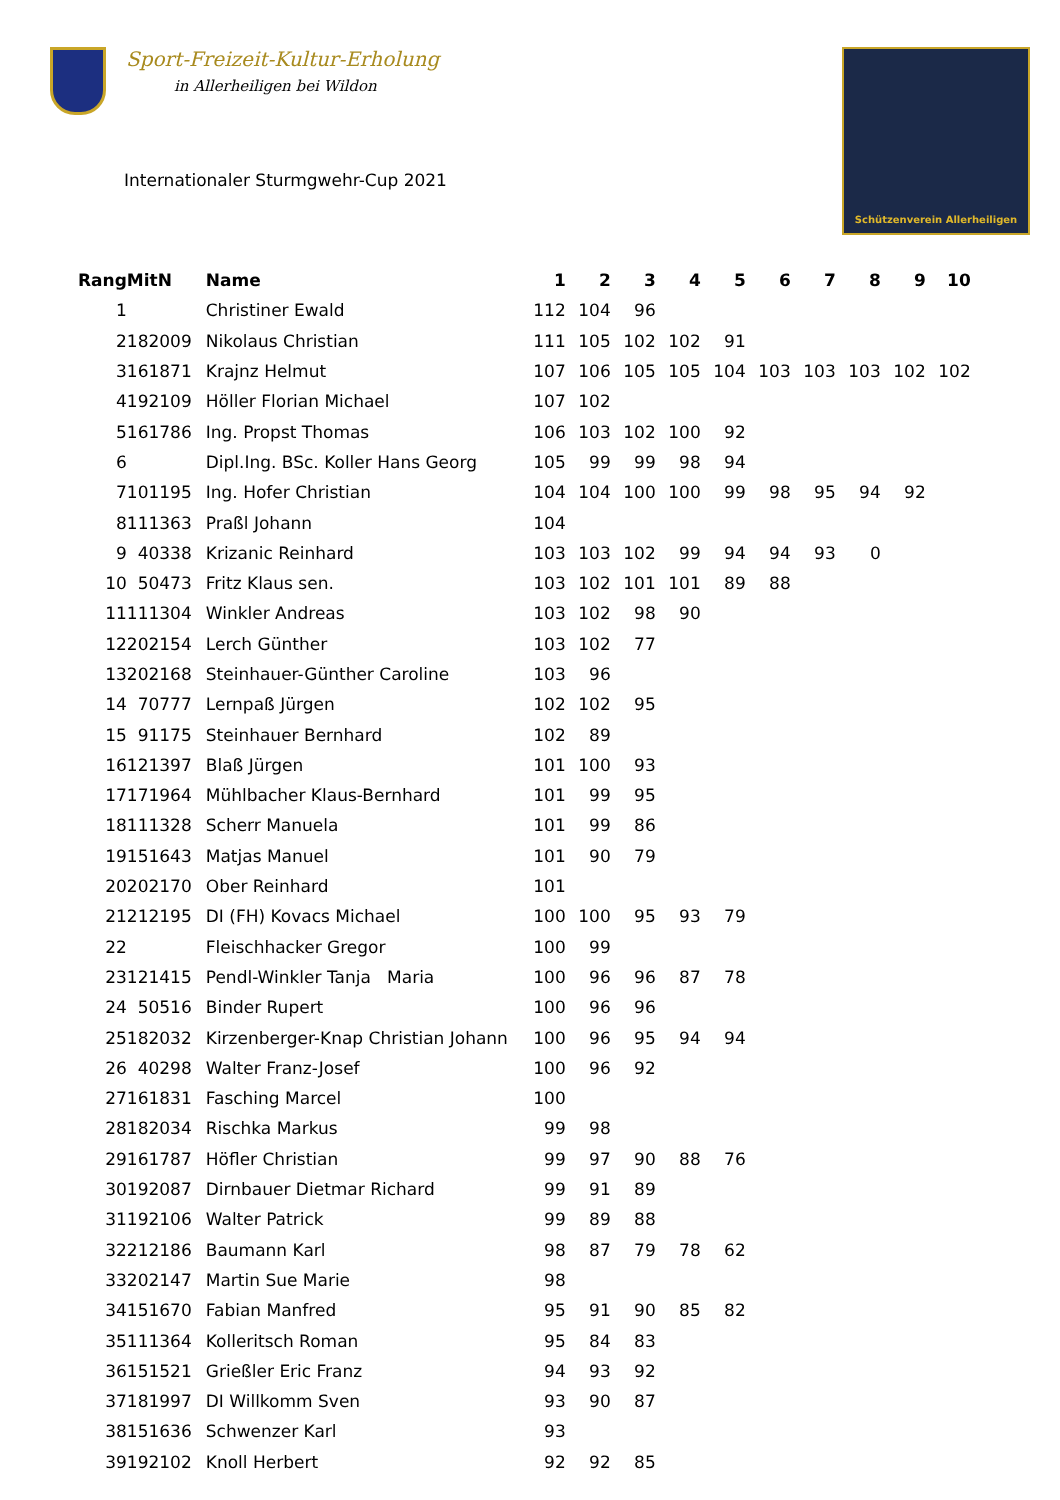Sport-Freizeit-Kultur-Erholung
in Allerheiligen bei Wildon
Internationaler Sturmgwehr-Cup 2021
Schützenverein Allerheiligen
| Rang | MitN | Name | 1 | 2 | 3 | 4 | 5 | 6 | 7 | 8 | 9 | 10 |
| --- | --- | --- | --- | --- | --- | --- | --- | --- | --- | --- | --- | --- |
| 1 | | Christiner Ewald | 112 | 104 | 96 | | | | | | | |
| 2 | 182009 | Nikolaus Christian | 111 | 105 | 102 | 102 | 91 | | | | | |
| 3 | 161871 | Krajnz Helmut | 107 | 106 | 105 | 105 | 104 | 103 | 103 | 103 | 102 | 102 |
| 4 | 192109 | Höller Florian Michael | 107 | 102 | | | | | | | | |
| 5 | 161786 | Ing. Propst Thomas | 106 | 103 | 102 | 100 | 92 | | | | | |
| 6 | | Dipl.Ing. BSc. Koller Hans Georg | 105 | 99 | 99 | 98 | 94 | | | | | |
| 7 | 101195 | Ing. Hofer Christian | 104 | 104 | 100 | 100 | 99 | 98 | 95 | 94 | 92 | |
| 8 | 111363 | Praßl Johann | 104 | | | | | | | | | |
| 9 | 40338 | Krizanic Reinhard | 103 | 103 | 102 | 99 | 94 | 94 | 93 | 0 | | |
| 10 | 50473 | Fritz Klaus sen. | 103 | 102 | 101 | 101 | 89 | 88 | | | | |
| 11 | 111304 | Winkler Andreas | 103 | 102 | 98 | 90 | | | | | | |
| 12 | 202154 | Lerch Günther | 103 | 102 | 77 | | | | | | | |
| 13 | 202168 | Steinhauer-Günther Caroline | 103 | 96 | | | | | | | | |
| 14 | 70777 | Lernpaß Jürgen | 102 | 102 | 95 | | | | | | | |
| 15 | 91175 | Steinhauer Bernhard | 102 | 89 | | | | | | | | |
| 16 | 121397 | Blaß Jürgen | 101 | 100 | 93 | | | | | | | |
| 17 | 171964 | Mühlbacher Klaus-Bernhard | 101 | 99 | 95 | | | | | | | |
| 18 | 111328 | Scherr Manuela | 101 | 99 | 86 | | | | | | | |
| 19 | 151643 | Matjas Manuel | 101 | 90 | 79 | | | | | | | |
| 20 | 202170 | Ober Reinhard | 101 | | | | | | | | | |
| 21 | 212195 | DI (FH) Kovacs Michael | 100 | 100 | 95 | 93 | 79 | | | | | |
| 22 | | Fleischhacker Gregor | 100 | 99 | | | | | | | | |
| 23 | 121415 | Pendl-Winkler Tanja Maria | 100 | 96 | 96 | 87 | 78 | | | | | |
| 24 | 50516 | Binder Rupert | 100 | 96 | 96 | | | | | | | |
| 25 | 182032 | Kirzenberger-Knap Christian Johann | 100 | 96 | 95 | 94 | 94 | | | | | |
| 26 | 40298 | Walter Franz-Josef | 100 | 96 | 92 | | | | | | | |
| 27 | 161831 | Fasching Marcel | 100 | | | | | | | | | |
| 28 | 182034 | Rischka Markus | 99 | 98 | | | | | | | | |
| 29 | 161787 | Höfler Christian | 99 | 97 | 90 | 88 | 76 | | | | | |
| 30 | 192087 | Dirnbauer Dietmar Richard | 99 | 91 | 89 | | | | | | | |
| 31 | 192106 | Walter Patrick | 99 | 89 | 88 | | | | | | | |
| 32 | 212186 | Baumann Karl | 98 | 87 | 79 | 78 | 62 | | | | | |
| 33 | 202147 | Martin Sue Marie | 98 | | | | | | | | | |
| 34 | 151670 | Fabian Manfred | 95 | 91 | 90 | 85 | 82 | | | | | |
| 35 | 111364 | Kolleritsch Roman | 95 | 84 | 83 | | | | | | | |
| 36 | 151521 | Grießler Eric Franz | 94 | 93 | 92 | | | | | | | |
| 37 | 181997 | DI Willkomm Sven | 93 | 90 | 87 | | | | | | | |
| 38 | 151636 | Schwenzer Karl | 93 | | | | | | | | | |
| 39 | 192102 | Knoll Herbert | 92 | 92 | 85 | | | | | | | |